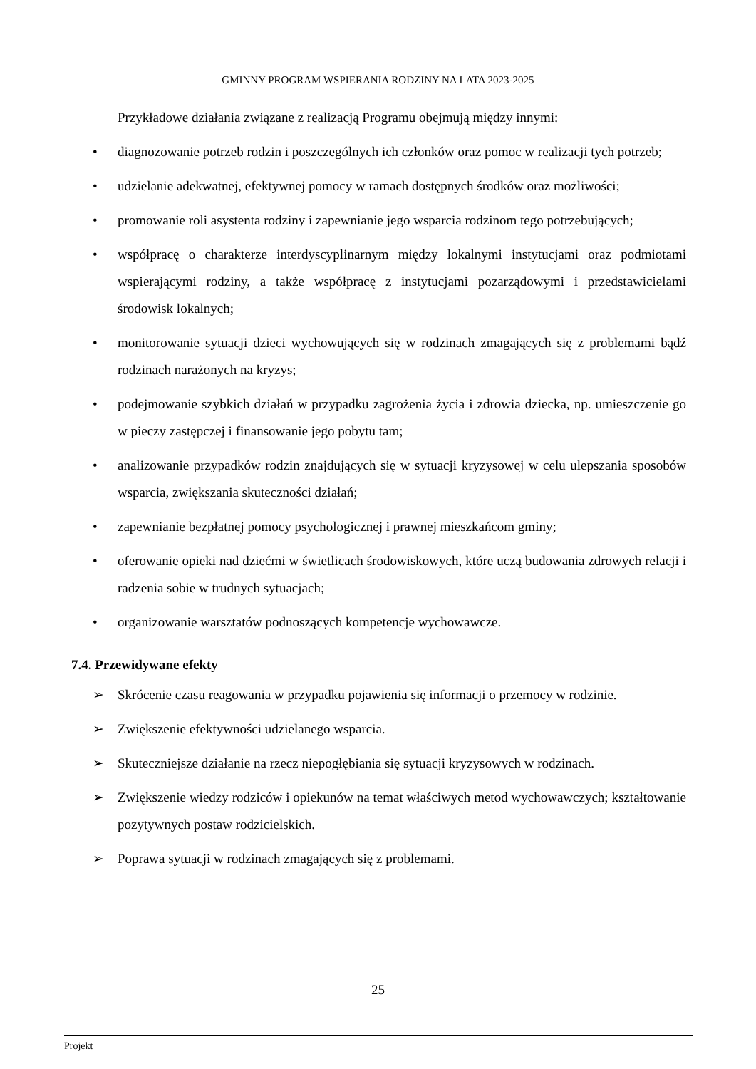GMINNY PROGRAM WSPIERANIA RODZINY NA LATA 2023-2025
Przykładowe działania związane z realizacją Programu obejmują między innymi:
• diagnozowanie potrzeb rodzin i poszczególnych ich członków oraz pomoc w realizacji tych potrzeb;
• udzielanie adekwatnej, efektywnej pomocy w ramach dostępnych środków oraz możliwości;
• promowanie roli asystenta rodziny i zapewnianie jego wsparcia rodzinom tego potrzebujących;
• współpracę o charakterze interdyscyplinarnym między lokalnymi instytucjami oraz podmiotami wspierającymi rodziny, a także współpracę z instytucjami pozarządowymi i przedstawicielami środowisk lokalnych;
• monitorowanie sytuacji dzieci wychowujących się w rodzinach zmagających się z problemami bądź rodzinach narażonych na kryzys;
• podejmowanie szybkich działań w przypadku zagrożenia życia i zdrowia dziecka, np. umieszczenie go w pieczy zastępczej i finansowanie jego pobytu tam;
• analizowanie przypadków rodzin znajdujących się w sytuacji kryzysowej w celu ulepszania sposobów wsparcia, zwiększania skuteczności działań;
• zapewnianie bezpłatnej pomocy psychologicznej i prawnej mieszkańcom gminy;
• oferowanie opieki nad dziećmi w świetlicach środowiskowych, które uczą budowania zdrowych relacji i radzenia sobie w trudnych sytuacjach;
• organizowanie warsztatów podnoszących kompetencje wychowawcze.
7.4. Przewidywane efekty
➢ Skrócenie czasu reagowania w przypadku pojawienia się informacji o przemocy w rodzinie.
➢ Zwiększenie efektywności udzielanego wsparcia.
➢ Skuteczniejsze działanie na rzecz niepogłębiania się sytuacji kryzysowych w rodzinach.
➢ Zwiększenie wiedzy rodziców i opiekunów na temat właściwych metod wychowawczych; kształtowanie pozytywnych postaw rodzicielskich.
➢ Poprawa sytuacji w rodzinach zmagających się z problemami.
25
Projekt